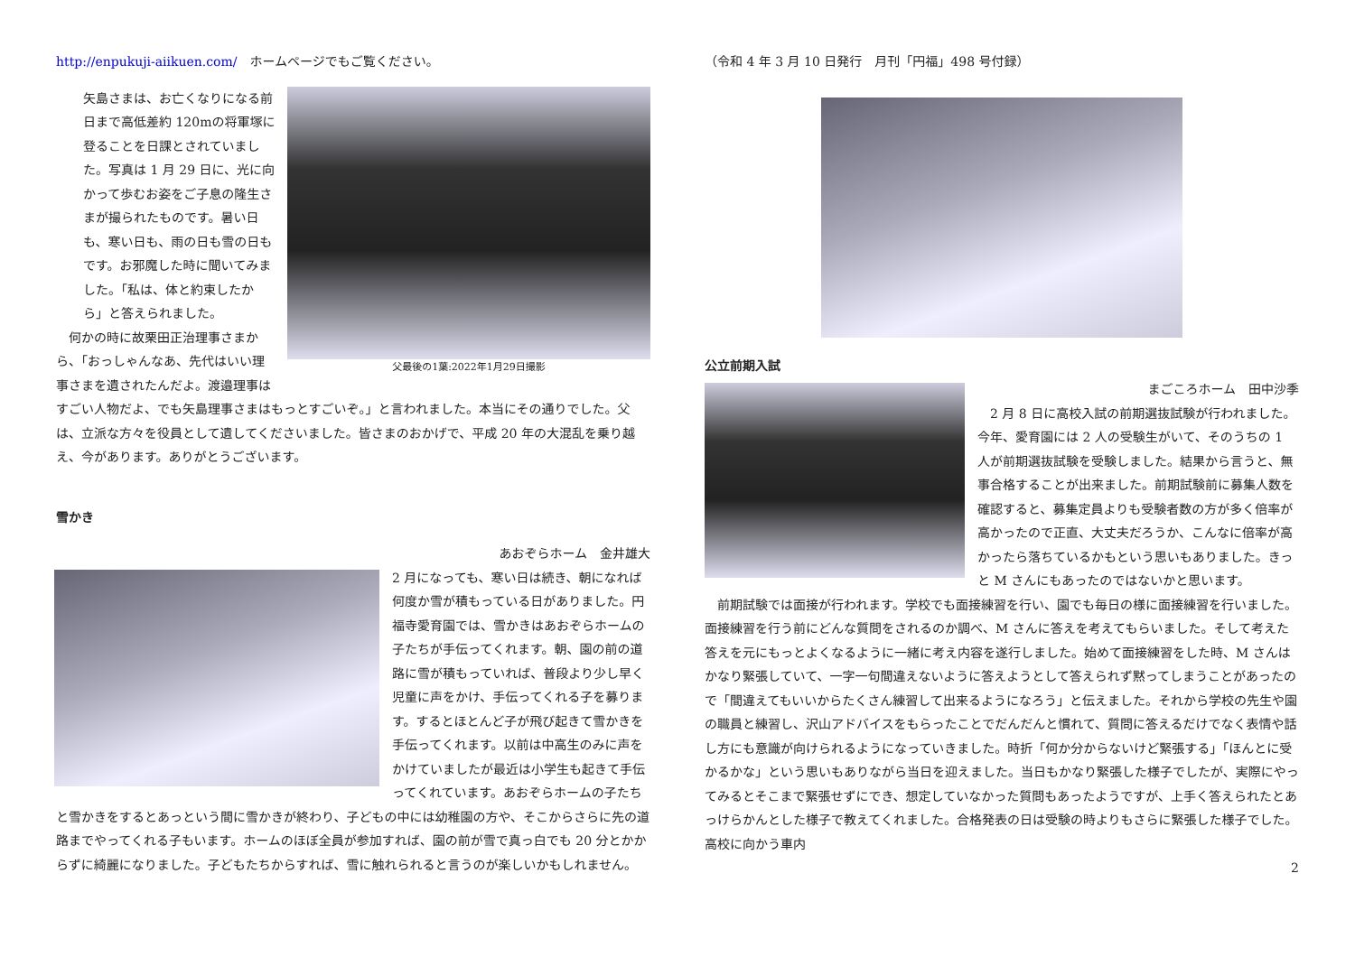http://enpukuji-aiikuen.com/　ホームページでもご覧ください。
父最後の1葉:2022年1月29日撮影
矢島さまは、お亡くなりになる前日まで高低差約 120mの将軍塚に登ることを日課とされていました。写真は 1 月 29 日に、光に向かって歩むお姿をご子息の隆生さまが撮られたものです。暑い日も、寒い日も、雨の日も雪の日もです。お邪魔した時に聞いてみました。「私は、体と約束したから」と答えられました。
　何かの時に故栗田正治理事さまから、「おっしゃんなあ、先代はいい理事さまを遺されたんだよ。渡邉理事はすごい人物だよ、でも矢島理事さまはもっとすごいぞ。」と言われました。本当にその通りでした。父は、立派な方々を役員として遺してくださいました。皆さまのおかげで、平成 20 年の大混乱を乗り越え、今があります。ありがとうございます。
雪かき
あおぞらホーム　金井雄大
2 月になっても、寒い日は続き、朝になれば何度か雪が積もっている日がありました。円福寺愛育園では、雪かきはあおぞらホームの子たちが手伝ってくれます。朝、園の前の道路に雪が積もっていれば、普段より少し早く児童に声をかけ、手伝ってくれる子を募ります。するとほとんど子が飛び起きて雪かきを手伝ってくれます。以前は中高生のみに声をかけていましたが最近は小学生も起きて手伝ってくれています。あおぞらホームの子たちと雪かきをするとあっという間に雪かきが終わり、子どもの中には幼稚園の方や、そこからさらに先の道路までやってくれる子もいます。ホームのほぼ全員が参加すれば、園の前が雪で真っ白でも 20 分とかからずに綺麗になりました。子どもたちからすれば、雪に触れられると言うのが楽しいかもしれません。
（令和 4 年 3 月 10 日発行　月刊「円福」498 号付録）
公立前期入試
まごころホーム　田中沙季
　2 月 8 日に高校入試の前期選抜試験が行われました。今年、愛育園には 2 人の受験生がいて、そのうちの 1 人が前期選抜試験を受験しました。結果から言うと、無事合格することが出来ました。前期試験前に募集人数を確認すると、募集定員よりも受験者数の方が多く倍率が高かったので正直、大丈夫だろうか、こんなに倍率が高かったら落ちているかもという思いもありました。きっと M さんにもあったのではないかと思います。
　前期試験では面接が行われます。学校でも面接練習を行い、園でも毎日の様に面接練習を行いました。面接練習を行う前にどんな質問をされるのか調べ、M さんに答えを考えてもらいました。そして考えた答えを元にもっとよくなるように一緒に考え内容を遂行しました。始めて面接練習をした時、M さんはかなり緊張していて、一字一句間違えないように答えようとして答えられず黙ってしまうことがあったので「間違えてもいいからたくさん練習して出来るようになろう」と伝えました。それから学校の先生や園の職員と練習し、沢山アドバイスをもらったことでだんだんと慣れて、質問に答えるだけでなく表情や話し方にも意識が向けられるようになっていきました。時折「何か分からないけど緊張する」「ほんとに受かるかな」という思いもありながら当日を迎えました。当日もかなり緊張した様子でしたが、実際にやってみるとそこまで緊張せずにでき、想定していなかった質問もあったようですが、上手く答えられたとあっけらかんとした様子で教えてくれました。合格発表の日は受験の時よりもさらに緊張した様子でした。高校に向かう車内
2